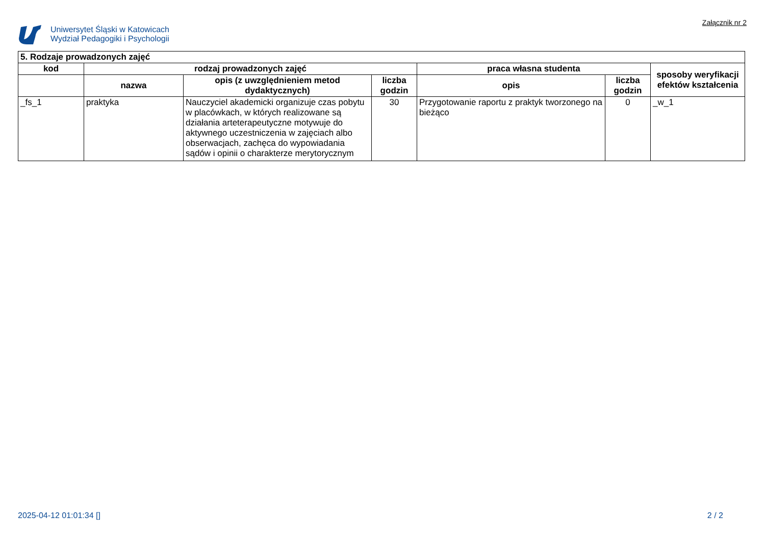Uniwersytet Śląski w Katowicach
Wydział Pedagogiki i Psychologii
Załącznik nr 2
| 5. Rodzaje prowadzonych zajęć | | | | | | |
| --- | --- | --- | --- | --- | --- | --- |
| kod | rodzaj prowadzonych zajęć | | | praca własna studenta | | sposoby weryfikacji efektów kształcenia |
| | nazwa | opis (z uwzględnieniem metod dydaktycznych) | liczba godzin | opis | liczba godzin | |
| _fs_1 | praktyka | Nauczyciel akademicki organizuje czas pobytu w placówkach, w których realizowane są działania arteterapeutyczne motywuje do aktywnego uczestniczenia w zajęciach albo obserwacjach, zachęca do wypowiadania sądów i opinii o charakterze merytorycznym | 30 | Przygotowanie raportu z praktyk tworzonego na bieżąco | 0 | _w_1 |
2025-04-12 01:01:34 [] 2 / 2